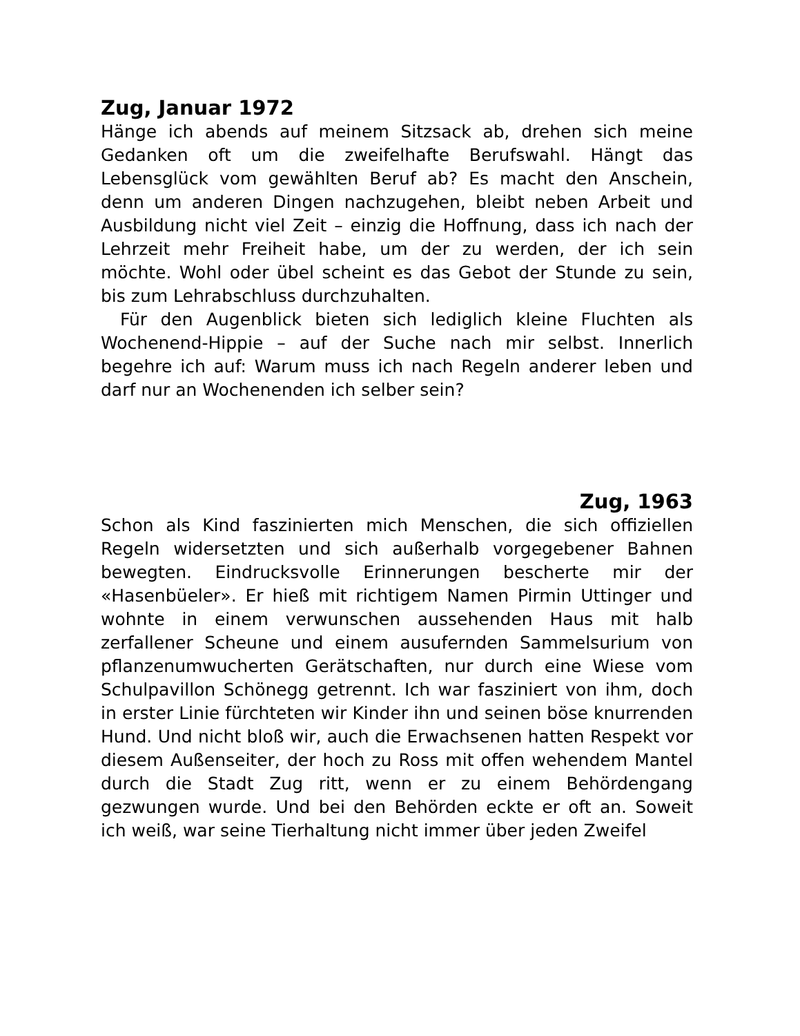Zug, Januar 1972
Hänge ich abends auf meinem Sitzsack ab, drehen sich meine Gedanken oft um die zweifelhafte Berufswahl. Hängt das Lebensglück vom gewählten Beruf ab? Es macht den Anschein, denn um anderen Dingen nachzugehen, bleibt neben Arbeit und Ausbildung nicht viel Zeit – einzig die Hoffnung, dass ich nach der Lehrzeit mehr Freiheit habe, um der zu werden, der ich sein möchte. Wohl oder übel scheint es das Gebot der Stunde zu sein, bis zum Lehrabschluss durchzuhalten.
Für den Augenblick bieten sich lediglich kleine Fluchten als Wochenend-Hippie – auf der Suche nach mir selbst. Innerlich begehre ich auf: Warum muss ich nach Regeln anderer leben und darf nur an Wochenenden ich selber sein?
Zug, 1963
Schon als Kind faszinierten mich Menschen, die sich offiziellen Regeln widersetzten und sich außerhalb vorgegebener Bahnen bewegten. Eindrucksvolle Erinnerungen bescherte mir der «Hasenbüeler». Er hieß mit richtigem Namen Pirmin Uttinger und wohnte in einem verwunschen aussehenden Haus mit halb zerfallener Scheune und einem ausufernden Sammelsurium von pflanzenumwucherten Gerätschaften, nur durch eine Wiese vom Schulpavillon Schönegg getrennt. Ich war fasziniert von ihm, doch in erster Linie fürchteten wir Kinder ihn und seinen böse knurrenden Hund. Und nicht bloß wir, auch die Erwachsenen hatten Respekt vor diesem Außenseiter, der hoch zu Ross mit offen wehendem Mantel durch die Stadt Zug ritt, wenn er zu einem Behördengang gezwungen wurde. Und bei den Behörden eckte er oft an. Soweit ich weiß, war seine Tierhaltung nicht immer über jeden Zweifel